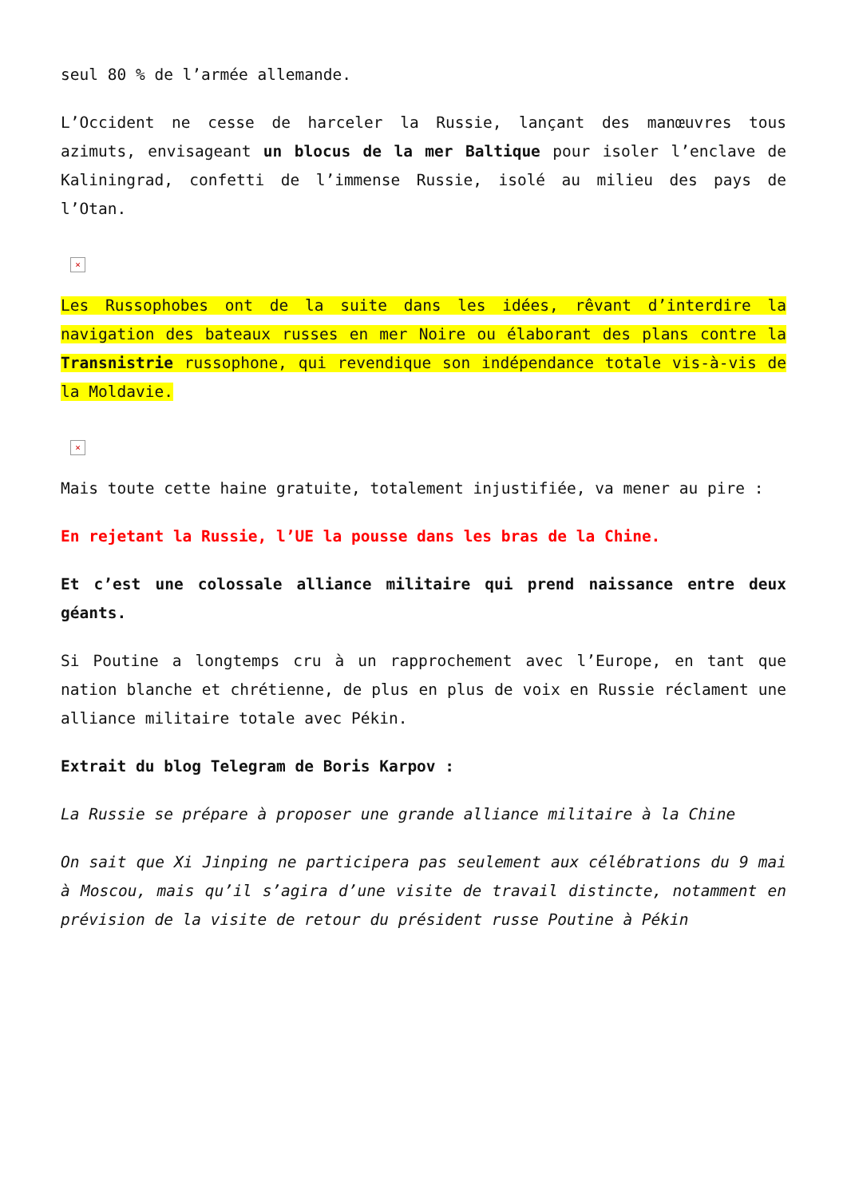seul 80 % de l’armée allemande.
L’Occident ne cesse de harceler la Russie, lançant des manœuvres tous azimuts, envisageant un blocus de la mer Baltique pour isoler l’enclave de Kaliningrad, confetti de l’immense Russie, isolé au milieu des pays de l’Otan.
×
Les Russophobes ont de la suite dans les idées, rêvant d’interdire la navigation des bateaux russes en mer Noire ou élaborant des plans contre la Transnistrie russophone, qui revendique son indépendance totale vis-à-vis de la Moldavie.
×
Mais toute cette haine gratuite, totalement injustifiée, va mener au pire :
En rejetant la Russie, l’UE la pousse dans les bras de la Chine.
Et c’est une colossale alliance militaire qui prend naissance entre deux géants.
Si Poutine a longtemps cru à un rapprochement avec l’Europe, en tant que nation blanche et chrétienne, de plus en plus de voix en Russie réclament une alliance militaire totale avec Pékin.
Extrait du blog Telegram de Boris Karpov :
La Russie se prépare à proposer une grande alliance militaire à la Chine
On sait que Xi Jinping ne participera pas seulement aux célébrations du 9 mai à Moscou, mais qu’il s’agira d’une visite de travail distincte, notamment en prévision de la visite de retour du président russe Poutine à Pékin